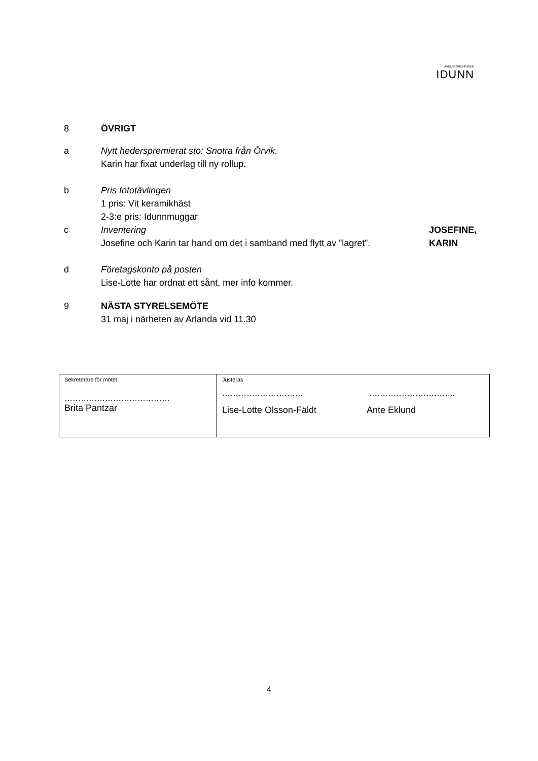AVELSFÖRENINGEN
IDUNN
8 ÖVRIGT
a Nytt hederspremierat sto: Snotra från Örvik.
Karin har fixat underlag till ny rollup.
b Pris fototävlingen
1 pris: Vit keramikhäst
2-3:e pris: Idunnmuggar
c Inventering
Josefine och Karin tar hand om det i samband med flytt av ”lagret”.
JOSEFINE,
KARIN
d Företagskonto på posten
Lise-Lotte har ordnat ett sånt, mer info kommer.
9 NÄSTA STYRELSEMÖTE
31 maj i närheten av Arlanda vid 11.30
| Sekreterare för mötet ………………………………… Brita Pantzar | Justeras ………………………… ………………………….. Lise-Lotte Olsson-Fäldt Ante Eklund |
4